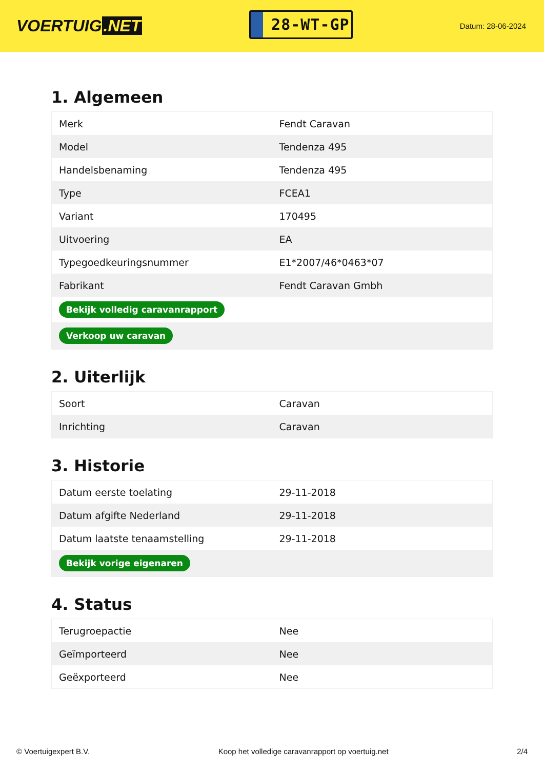VOERTUIG.NET
28-WT-GP
Datum: 28-06-2024
1. Algemeen
| Merk | Fendt Caravan |
| Model | Tendenza 495 |
| Handelsbenaming | Tendenza 495 |
| Type | FCEA1 |
| Variant | 170495 |
| Uitvoering | EA |
| Typegoedkeuringsnummer | E1*2007/46*0463*07 |
| Fabrikant | Fendt Caravan Gmbh |
| Bekijk volledig caravanrapport | |
| Verkoop uw caravan | |
2. Uiterlijk
| Soort | Caravan |
| Inrichting | Caravan |
3. Historie
| Datum eerste toelating | 29-11-2018 |
| Datum afgifte Nederland | 29-11-2018 |
| Datum laatste tenaamstelling | 29-11-2018 |
| Bekijk vorige eigenaren | |
4. Status
| Terugroepactie | Nee |
| Geïmporteerd | Nee |
| Geëxporteerd | Nee |
© Voertuigexpert B.V. Koop het volledige caravanrapport op voertuig.net 2/4